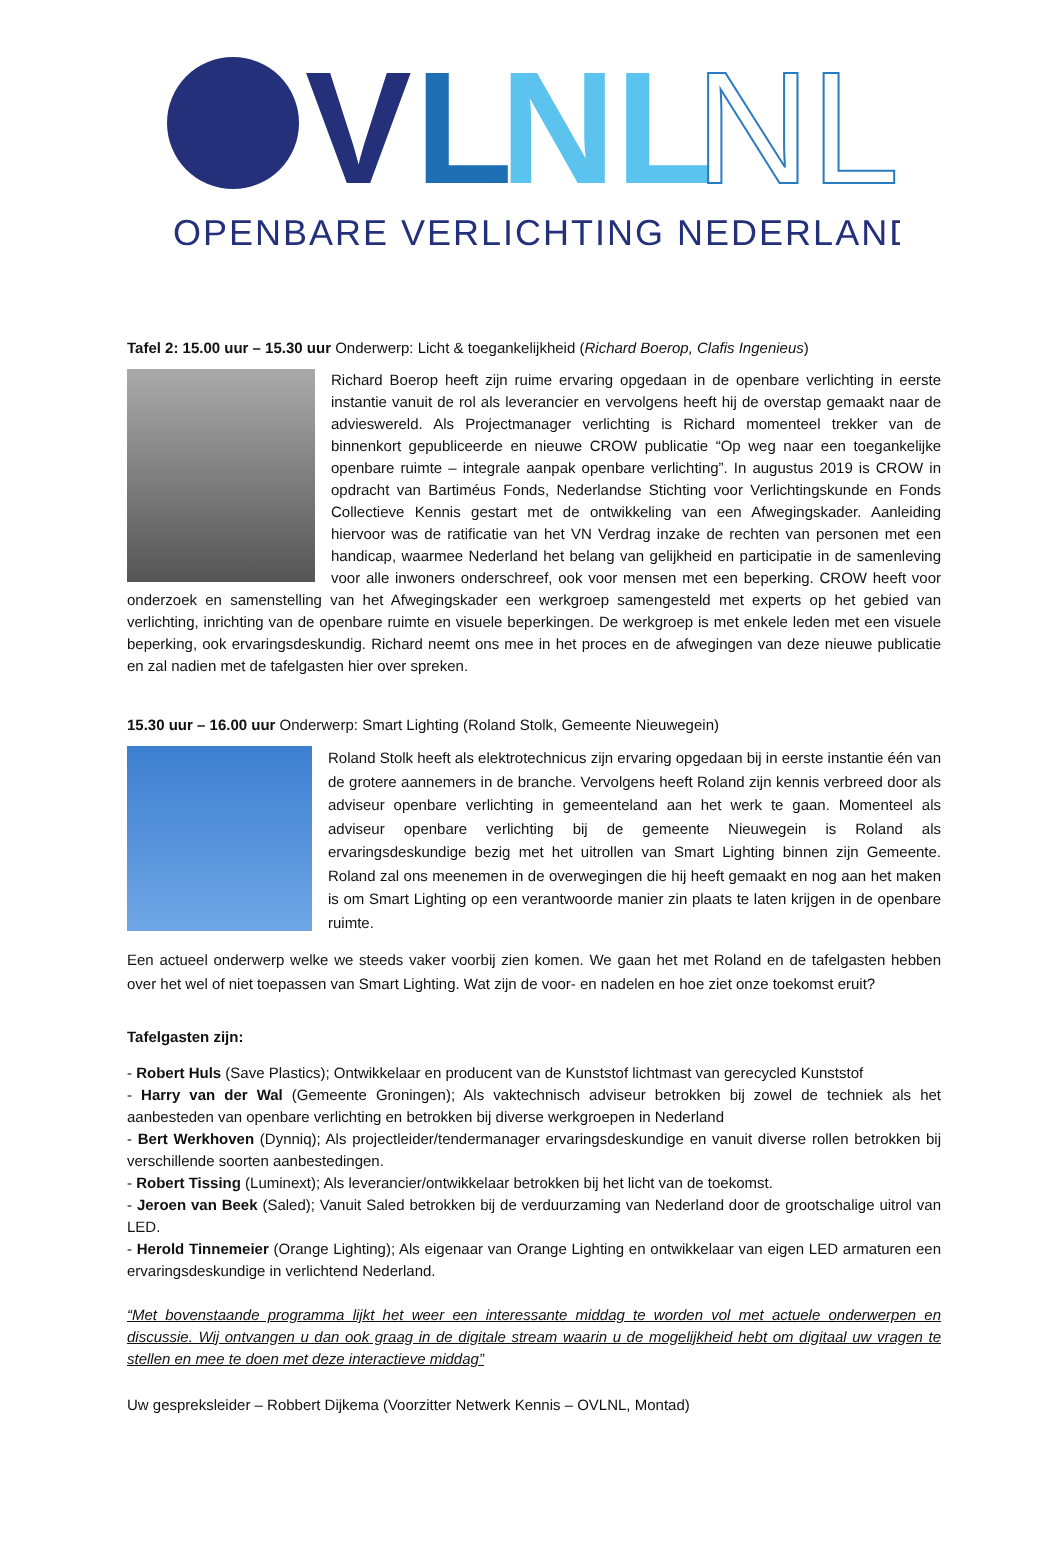V
L
NL
NL
OPENBARE VERLICHTING NEDERLAND
Tafel 2: 15.00 uur – 15.30 uur Onderwerp: Licht & toegankelijkheid (Richard Boerop, Clafis Ingenieus)
Richard Boerop heeft zijn ruime ervaring opgedaan in de openbare verlichting in eerste instantie vanuit de rol als leverancier en vervolgens heeft hij de overstap gemaakt naar de advieswereld. Als Projectmanager verlichting is Richard momenteel trekker van de binnenkort gepubliceerde en nieuwe CROW publicatie “Op weg naar een toegankelijke openbare ruimte – integrale aanpak openbare verlichting”. In augustus 2019 is CROW in opdracht van Bartiméus Fonds, Nederlandse Stichting voor Verlichtingskunde en Fonds Collectieve Kennis gestart met de ontwikkeling van een Afwegingskader. Aanleiding hiervoor was de ratificatie van het VN Verdrag inzake de rechten van personen met een handicap, waarmee Nederland het belang van gelijkheid en participatie in de samenleving voor alle inwoners onderschreef, ook voor mensen met een beperking. CROW heeft voor onderzoek en samenstelling van het Afwegingskader een werkgroep samengesteld met experts op het gebied van verlichting, inrichting van de openbare ruimte en visuele beperkingen. De werkgroep is met enkele leden met een visuele beperking, ook ervaringsdeskundig. Richard neemt ons mee in het proces en de afwegingen van deze nieuwe publicatie en zal nadien met de tafelgasten hier over spreken.
15.30 uur – 16.00 uur Onderwerp: Smart Lighting (Roland Stolk, Gemeente Nieuwegein)
Roland Stolk heeft als elektrotechnicus zijn ervaring opgedaan bij in eerste instantie één van de grotere aannemers in de branche. Vervolgens heeft Roland zijn kennis verbreed door als adviseur openbare verlichting in gemeenteland aan het werk te gaan. Momenteel als adviseur openbare verlichting bij de gemeente Nieuwegein is Roland als ervaringsdeskundige bezig met het uitrollen van Smart Lighting binnen zijn Gemeente. Roland zal ons meenemen in de overwegingen die hij heeft gemaakt en nog aan het maken is om Smart Lighting op een verantwoorde manier zin plaats te laten krijgen in de openbare ruimte.
Een actueel onderwerp welke we steeds vaker voorbij zien komen. We gaan het met Roland en de tafelgasten hebben over het wel of niet toepassen van Smart Lighting. Wat zijn de voor- en nadelen en hoe ziet onze toekomst eruit?
Tafelgasten zijn:
- Robert Huls (Save Plastics); Ontwikkelaar en producent van de Kunststof lichtmast van gerecycled Kunststof
- Harry van der Wal (Gemeente Groningen); Als vaktechnisch adviseur betrokken bij zowel de techniek als het aanbesteden van openbare verlichting en betrokken bij diverse werkgroepen in Nederland
- Bert Werkhoven (Dynniq); Als projectleider/tendermanager ervaringsdeskundige en vanuit diverse rollen betrokken bij verschillende soorten aanbestedingen.
- Robert Tissing (Luminext); Als leverancier/ontwikkelaar betrokken bij het licht van de toekomst.
- Jeroen van Beek (Saled); Vanuit Saled betrokken bij de verduurzaming van Nederland door de grootschalige uitrol van LED.
- Herold Tinnemeier (Orange Lighting); Als eigenaar van Orange Lighting en ontwikkelaar van eigen LED armaturen een ervaringsdeskundige in verlichtend Nederland.
“Met bovenstaande programma lijkt het weer een interessante middag te worden vol met actuele onderwerpen en discussie. Wij ontvangen u dan ook graag in de digitale stream waarin u de mogelijkheid hebt om digitaal uw vragen te stellen en mee te doen met deze interactieve middag”
Uw gespreksleider – Robbert Dijkema (Voorzitter Netwerk Kennis – OVLNL, Montad)